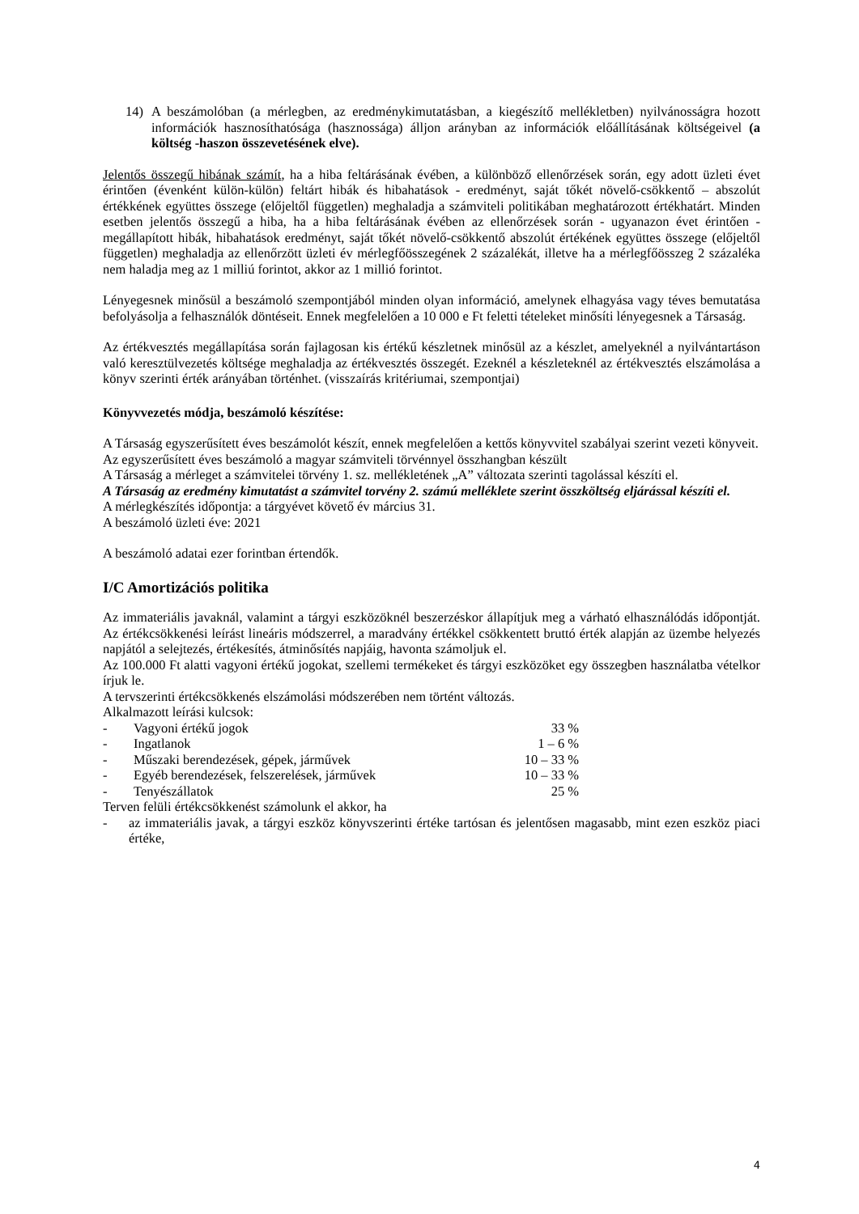14) A beszámolóban (a mérlegben, az eredménykimutatásban, a kiegészítő mellékletben) nyilvánosságra hozott információk hasznosíthatósága (hasznossága) álljon arányban az információk előállításának költségeivel (a költség -haszon összevetésének elve).
Jelentős összegű hibának számít, ha a hiba feltárásának évében, a különböző ellenőrzések során, egy adott üzleti évet érintően (évenként külön-külön) feltárt hibák és hibahatások - eredményt, saját tőkét növelő-csökkentő – abszolút értékkének együttes összege (előjeltől független) meghaladja a számviteli politikában meghatározott értékhatárt. Minden esetben jelentős összegű a hiba, ha a hiba feltárásának évében az ellenőrzések során - ugyanazon évet érintően - megállapított hibák, hibahatások eredményt, saját tőkét növelő-csökkentő abszolút értékének együttes összege (előjeltől független) meghaladja az ellenőrzött üzleti év mérlegfőösszegének 2 százalékát, illetve ha a mérlegfőösszeg 2 százaléka nem haladja meg az 1 milliú forintot, akkor az 1 millió forintot.
Lényegesnek minősül a beszámoló szempontjából minden olyan információ, amelynek elhagyása vagy téves bemutatása befolyásolja a felhasználók döntéseit. Ennek megfelelően a 10 000 e Ft feletti tételeket minősíti lényegesnek a Társaság.
Az értékvesztés megállapítása során fajlagosan kis értékű készletnek minősül az a készlet, amelyeknél a nyilvántartáson való keresztülvezetés költsége meghaladja az értékvesztés összegét. Ezeknél a készleteknél az értékvesztés elszámolása a könyv szerinti érték arányában történhet. (visszaírás kritériumai, szempontjai)
Könyvvezetés módja, beszámoló készítése:
A Társaság egyszerűsített éves beszámolót készít, ennek megfelelően a kettős könyvvitel szabályai szerint vezeti könyveit.
Az egyszerűsített éves beszámoló a magyar számviteli törvénnyel összhangban készült
A Társaság a mérleget a számvitelei törvény 1. sz. mellékletének „A” változata szerinti tagolással készíti el.
A Társaság az eredmény kimutatást a számvitel torvény 2. számú melléklete szerint összköltség eljárással készíti el.
A mérlegkészítés időpontja: a tárgyévet követő év március 31.
A beszámoló üzleti éve: 2021
A beszámoló adatai ezer forintban értendők.
I/C Amortizációs politika
Az immateriális javaknál, valamint a tárgyi eszközöknél beszerzéskor állapítjuk meg a várható elhasználódás időpontját. Az értékcsökkenési leírást lineáris módszerrel, a maradvány értékkel csökkentett bruttó érték alapján az üzembe helyezés napjától a selejtezés, értékesítés, átminősítés napjáig, havonta számoljuk el.
Az 100.000 Ft alatti vagyoni értékű jogokat, szellemi termékeket és tárgyi eszközöket egy összegben használatba vételkor írjuk le.
A tervszerinti értékcsökkenés elszámolási módszerében nem történt változás.
Alkalmazott leírási kulcsok:
| - | Vagyoni értékű jogok | 33 % |
| - | Ingatlanok | 1 – 6 % |
| - | Műszaki berendezések, gépek, járművek | 10 – 33 % |
| - | Egyéb berendezések, felszerelések, járművek | 10 – 33 % |
| - | Tenyészállatok | 25 % |
Terven felüli értékcsökkenést számolunk el akkor, ha
- az immateriális javak, a tárgyi eszköz könyvszerinti értéke tartósan és jelentősen magasabb, mint ezen eszköz piaci értéke,
4